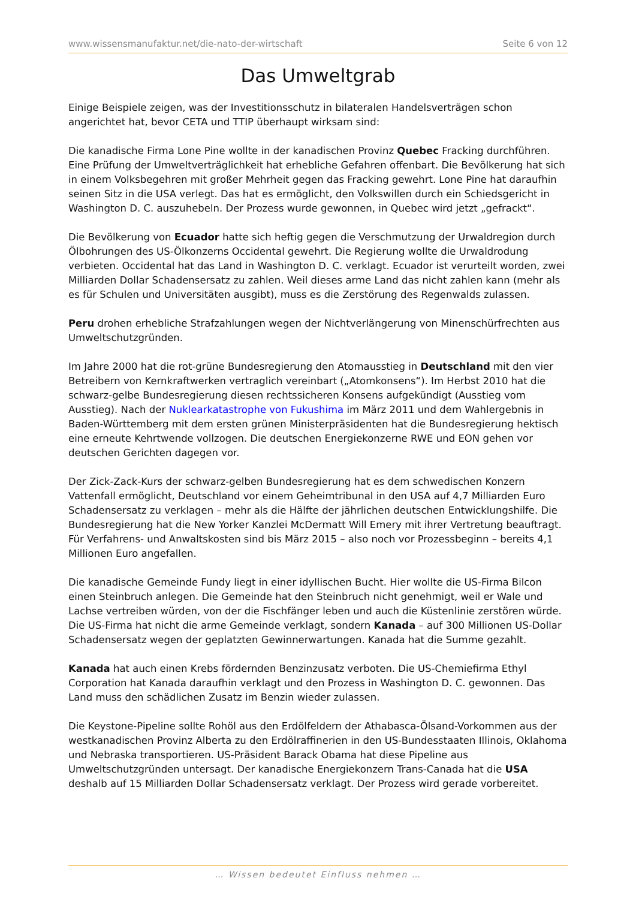www.wissensmanufaktur.net/die-nato-der-wirtschaft Seite 6 von 12
Das Umweltgrab
Einige Beispiele zeigen, was der Investitionsschutz in bilateralen Handelsverträgen schon angerichtet hat, bevor CETA und TTIP überhaupt wirksam sind:
Die kanadische Firma Lone Pine wollte in der kanadischen Provinz Quebec Fracking durchführen. Eine Prüfung der Umweltverträglichkeit hat erhebliche Gefahren offenbart. Die Bevölkerung hat sich in einem Volksbegehren mit großer Mehrheit gegen das Fracking gewehrt. Lone Pine hat daraufhin seinen Sitz in die USA verlegt. Das hat es ermöglicht, den Volkswillen durch ein Schiedsgericht in Washington D. C. auszuhebeln. Der Prozess wurde gewonnen, in Quebec wird jetzt „gefrackt“.
Die Bevölkerung von Ecuador hatte sich heftig gegen die Verschmutzung der Urwaldregion durch Ölbohrungen des US-Ölkonzerns Occidental gewehrt. Die Regierung wollte die Urwaldrodung verbieten. Occidental hat das Land in Washington D. C. verklagt. Ecuador ist verurteilt worden, zwei Milliarden Dollar Schadensersatz zu zahlen. Weil dieses arme Land das nicht zahlen kann (mehr als es für Schulen und Universitäten ausgibt), muss es die Zerstörung des Regenwalds zulassen.
Peru drohen erhebliche Strafzahlungen wegen der Nichtverlängerung von Minenschürfrechten aus Umweltschutzgründen.
Im Jahre 2000 hat die rot-grüne Bundesregierung den Atomausstieg in Deutschland mit den vier Betreibern von Kernkraftwerken vertraglich vereinbart („Atomkonsens“). Im Herbst 2010 hat die schwarz-gelbe Bundesregierung diesen rechtssicheren Konsens aufgekündigt (Ausstieg vom Ausstieg). Nach der Nuklearkatastrophe von Fukushima im März 2011 und dem Wahlergebnis in Baden-Württemberg mit dem ersten grünen Ministerpräsidenten hat die Bundesregierung hektisch eine erneute Kehrtwende vollzogen. Die deutschen Energiekonzerne RWE und EON gehen vor deutschen Gerichten dagegen vor.
Der Zick-Zack-Kurs der schwarz-gelben Bundesregierung hat es dem schwedischen Konzern Vattenfall ermöglicht, Deutschland vor einem Geheimtribunal in den USA auf 4,7 Milliarden Euro Schadensersatz zu verklagen – mehr als die Hälfte der jährlichen deutschen Entwicklungshilfe. Die Bundesregierung hat die New Yorker Kanzlei McDermatt Will Emery mit ihrer Vertretung beauftragt. Für Verfahrens- und Anwaltskosten sind bis März 2015 – also noch vor Prozessbeginn – bereits 4,1 Millionen Euro angefallen.
Die kanadische Gemeinde Fundy liegt in einer idyllischen Bucht. Hier wollte die US-Firma Bilcon einen Steinbruch anlegen. Die Gemeinde hat den Steinbruch nicht genehmigt, weil er Wale und Lachse vertreiben würden, von der die Fischfänger leben und auch die Küstenlinie zerstören würde. Die US-Firma hat nicht die arme Gemeinde verklagt, sondern Kanada – auf 300 Millionen US-Dollar Schadensersatz wegen der geplatzten Gewinnerwartungen. Kanada hat die Summe gezahlt.
Kanada hat auch einen Krebs fördernden Benzinzusatz verboten. Die US-Chemiefirma Ethyl Corporation hat Kanada daraufhin verklagt und den Prozess in Washington D. C. gewonnen. Das Land muss den schädlichen Zusatz im Benzin wieder zulassen.
Die Keystone-Pipeline sollte Rohöl aus den Erdölfeldern der Athabasca-Ölsand-Vorkommen aus der westkanadischen Provinz Alberta zu den Erdölraffinerien in den US-Bundesstaaten Illinois, Oklahoma und Nebraska transportieren. US-Präsident Barack Obama hat diese Pipeline aus Umweltschutzgründen untersagt. Der kanadische Energiekonzern Trans-Canada hat die USA deshalb auf 15 Milliarden Dollar Schadensersatz verklagt. Der Prozess wird gerade vorbereitet.
… Wissen bedeutet Einfluss nehmen …